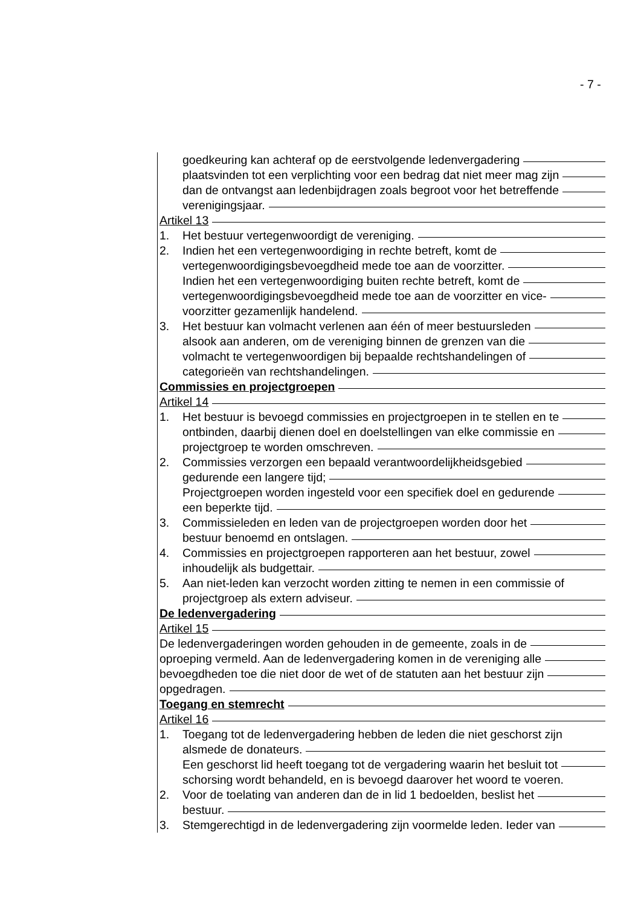- 7 -
goedkeuring kan achteraf op de eerstvolgende ledenvergadering
plaatsvinden tot een verplichting voor een bedrag dat niet meer mag zijn
dan de ontvangst aan ledenbijdragen zoals begroot voor het betreffende
verenigingsjaar.
Artikel 13
1. Het bestuur vertegenwoordigt de vereniging.
2. Indien het een vertegenwoordiging in rechte betreft, komt de
vertegenwoordigingsbevoegdheid mede toe aan de voorzitter.
Indien het een vertegenwoordiging buiten rechte betreft, komt de
vertegenwoordigingsbevoegdheid mede toe aan de voorzitter en vice-
voorzitter gezamenlijk handelend.
3. Het bestuur kan volmacht verlenen aan één of meer bestuursleden
alsook aan anderen, om de vereniging binnen de grenzen van die
volmacht te vertegenwoordigen bij bepaalde rechtshandelingen of
categorieën van rechtshandelingen.
Commissies en projectgroepen
Artikel 14
1. Het bestuur is bevoegd commissies en projectgroepen in te stellen en te
ontbinden, daarbij dienen doel en doelstellingen van elke commissie en
projectgroep te worden omschreven.
2. Commissies verzorgen een bepaald verantwoordelijkheidsgebied
gedurende een langere tijd;
Projectgroepen worden ingesteld voor een specifiek doel en gedurende
een beperkte tijd.
3. Commissieleden en leden van de projectgroepen worden door het
bestuur benoemd en ontslagen.
4. Commissies en projectgroepen rapporteren aan het bestuur, zowel
inhoudelijk als budgettair.
5. Aan niet-leden kan verzocht worden zitting te nemen in een commissie of
projectgroep als extern adviseur.
De ledenvergadering
Artikel 15
De ledenvergaderingen worden gehouden in de gemeente, zoals in de
oproeping vermeld. Aan de ledenvergadering komen in de vereniging alle
bevoegdheden toe die niet door de wet of de statuten aan het bestuur zijn
opgedragen.
Toegang en stemrecht
Artikel 16
1. Toegang tot de ledenvergadering hebben de leden die niet geschorst zijn
alsmede de donateurs.
Een geschorst lid heeft toegang tot de vergadering waarin het besluit tot
schorsing wordt behandeld, en is bevoegd daarover het woord te voeren.
2. Voor de toelating van anderen dan de in lid 1 bedoelden, beslist het
bestuur.
3. Stemgerechtigd in de ledenvergadering zijn voormelde leden. Ieder van